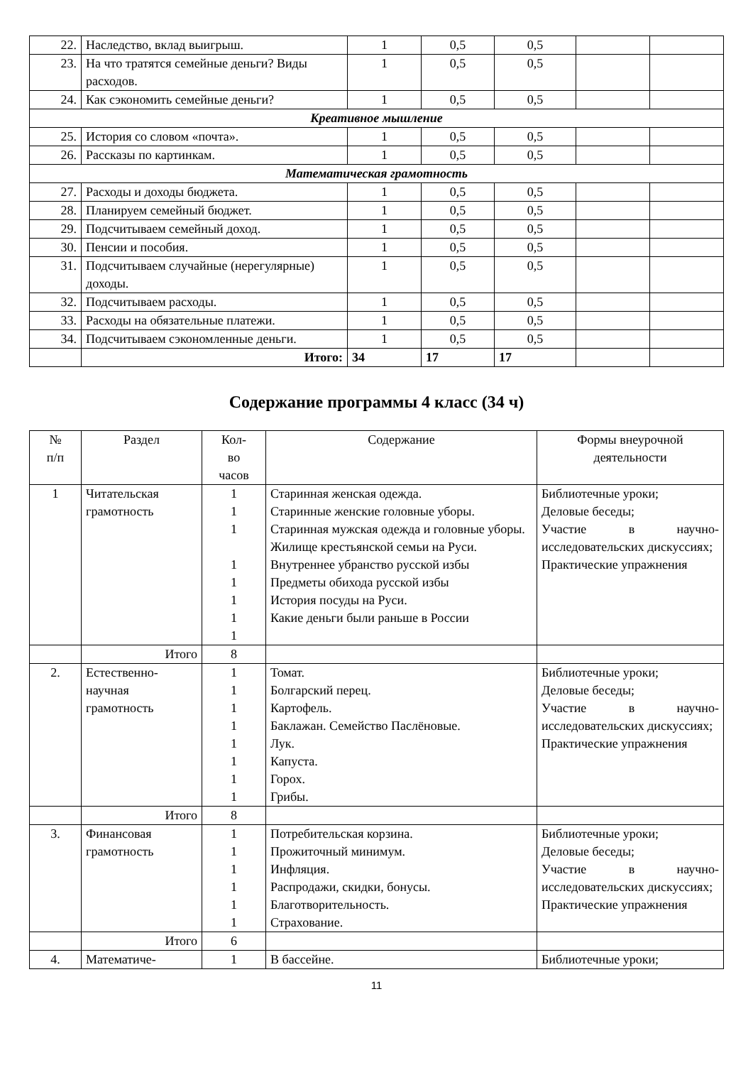| 22. | Наследство, вклад выигрыш. | 1 | 0,5 | 0,5 | | |
| 23. | На что тратятся семейные деньги? Виды расходов. | 1 | 0,5 | 0,5 | | |
| 24. | Как сэкономить семейные деньги? | 1 | 0,5 | 0,5 | | |
| Креативное мышление | | | | | | |
| 25. | История со словом «почта». | 1 | 0,5 | 0,5 | | |
| 26. | Рассказы по картинкам. | 1 | 0,5 | 0,5 | | |
| Математическая грамотность | | | | | | |
| 27. | Расходы и доходы бюджета. | 1 | 0,5 | 0,5 | | |
| 28. | Планируем семейный бюджет. | 1 | 0,5 | 0,5 | | |
| 29. | Подсчитываем семейный доход. | 1 | 0,5 | 0,5 | | |
| 30. | Пенсии и пособия. | 1 | 0,5 | 0,5 | | |
| 31. | Подсчитываем случайные (нерегулярные) доходы. | 1 | 0,5 | 0,5 | | |
| 32. | Подсчитываем расходы. | 1 | 0,5 | 0,5 | | |
| 33. | Расходы на обязательные платежи. | 1 | 0,5 | 0,5 | | |
| 34. | Подсчитываем сэкономленные деньги. | 1 | 0,5 | 0,5 | | |
| | Итого: | 34 | 17 | 17 | | |
Содержание программы 4 класс (34 ч)
| № п/п | Раздел | Кол- во часов | Содержание | Формы внеурочной деятельности |
| --- | --- | --- | --- | --- |
| 1 | Читательская грамотность | 1 1 1 1 1 1 1 1 | Старинная женская одежда. Старинные женские головные уборы. Старинная мужская одежда и головные уборы. Жилище крестьянской семьи на Руси. Внутреннее убранство русской избы Предметы обихода русской избы История посуды на Руси. Какие деньги были раньше в России | Библиотечные уроки; Деловые беседы; Участие в научно-исследовательских дискуссиях; Практические упражнения |
| | Итого | 8 | | |
| 2. | Естественно-научная грамотность | 1 1 1 1 1 1 1 1 | Томат. Болгарский перец. Картофель. Баклажан. Семейство Паслёновые. Лук. Капуста. Горох. Грибы. | Библиотечные уроки; Деловые беседы; Участие в научно-исследовательских дискуссиях; Практические упражнения |
| | Итого | 8 | | |
| 3. | Финансовая грамотность | 1 1 1 1 1 1 | Потребительская корзина. Прожиточный минимум. Инфляция. Распродажи, скидки, бонусы. Благотворительность. Страхование. | Библиотечные уроки; Деловые беседы; Участие в научно-исследовательских дискуссиях; Практические упражнения |
| | Итого | 6 | | |
| 4. | Математиче- | 1 | В бассейне. | Библиотечные уроки; |
11